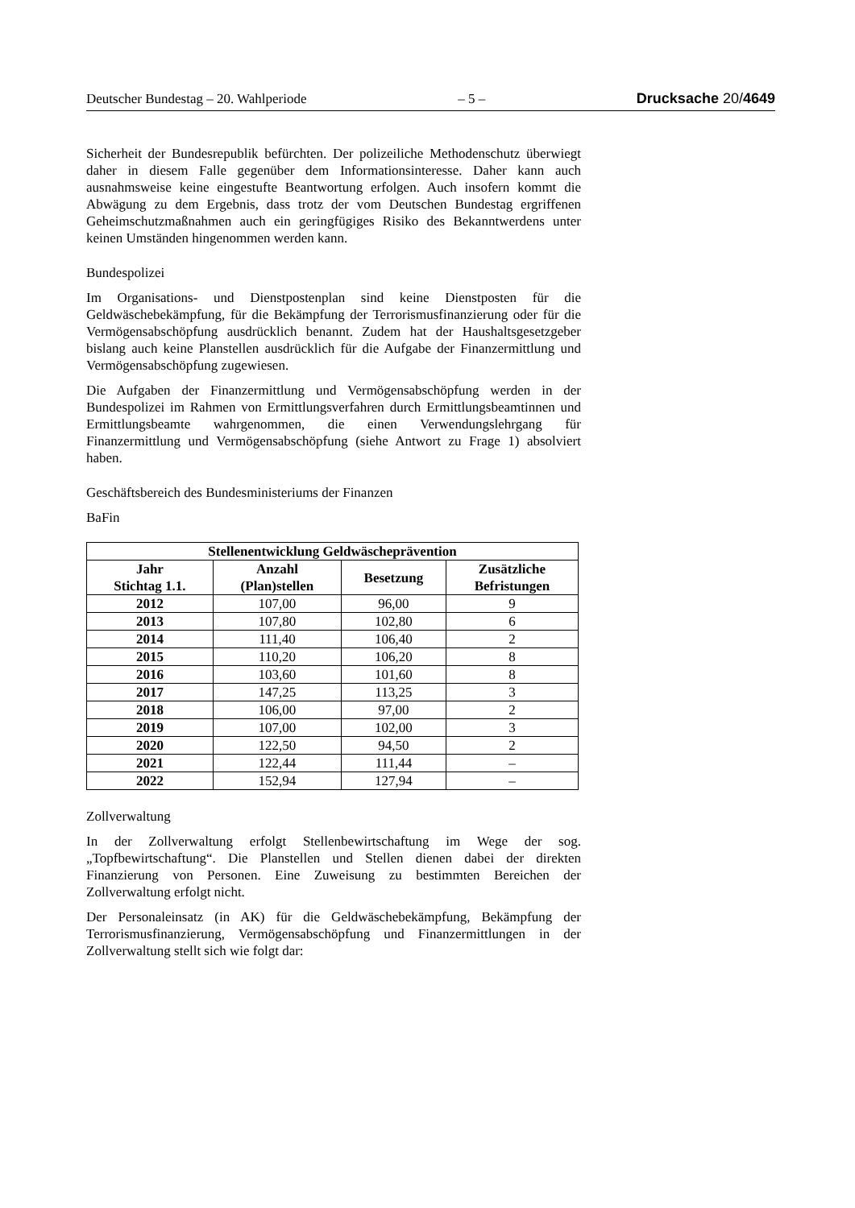Deutscher Bundestag – 20. Wahlperiode – 5 – Drucksache 20/4649
Sicherheit der Bundesrepublik befürchten. Der polizeiliche Methodenschutz überwiegt daher in diesem Falle gegenüber dem Informationsinteresse. Daher kann auch ausnahmsweise keine eingestufte Beantwortung erfolgen. Auch insofern kommt die Abwägung zu dem Ergebnis, dass trotz der vom Deutschen Bundestag ergriffenen Geheimschutzmaßnahmen auch ein geringfügiges Risiko des Bekanntwerdens unter keinen Umständen hingenommen werden kann.
Bundespolizei
Im Organisations- und Dienstpostenplan sind keine Dienstposten für die Geldwäschebekämpfung, für die Bekämpfung der Terrorismusfinanzierung oder für die Vermögensabschöpfung ausdrücklich benannt. Zudem hat der Haushaltsgesetzgeber bislang auch keine Planstellen ausdrücklich für die Aufgabe der Finanzermittlung und Vermögensabschöpfung zugewiesen.
Die Aufgaben der Finanzermittlung und Vermögensabschöpfung werden in der Bundespolizei im Rahmen von Ermittlungsverfahren durch Ermittlungsbeamtinnen und Ermittlungsbeamte wahrgenommen, die einen Verwendungslehrgang für Finanzermittlung und Vermögensabschöpfung (siehe Antwort zu Frage 1) absolviert haben.
Geschäftsbereich des Bundesministeriums der Finanzen
BaFin
| Stellenentwicklung Geldwäscheprävention | | | |
| --- | --- | --- | --- |
| Jahr Stichtag 1.1. | Anzahl (Plan)stellen | Besetzung | Zusätzliche Befristungen |
| 2012 | 107,00 | 96,00 | 9 |
| 2013 | 107,80 | 102,80 | 6 |
| 2014 | 111,40 | 106,40 | 2 |
| 2015 | 110,20 | 106,20 | 8 |
| 2016 | 103,60 | 101,60 | 8 |
| 2017 | 147,25 | 113,25 | 3 |
| 2018 | 106,00 | 97,00 | 2 |
| 2019 | 107,00 | 102,00 | 3 |
| 2020 | 122,50 | 94,50 | 2 |
| 2021 | 122,44 | 111,44 | – |
| 2022 | 152,94 | 127,94 | – |
Zollverwaltung
In der Zollverwaltung erfolgt Stellenbewirtschaftung im Wege der sog. „Topfbewirtschaftung“. Die Planstellen und Stellen dienen dabei der direkten Finanzierung von Personen. Eine Zuweisung zu bestimmten Bereichen der Zollverwaltung erfolgt nicht.
Der Personaleinsatz (in AK) für die Geldwäschebekämpfung, Bekämpfung der Terrorismusfinanzierung, Vermögensabschöpfung und Finanzermittlungen in der Zollverwaltung stellt sich wie folgt dar: